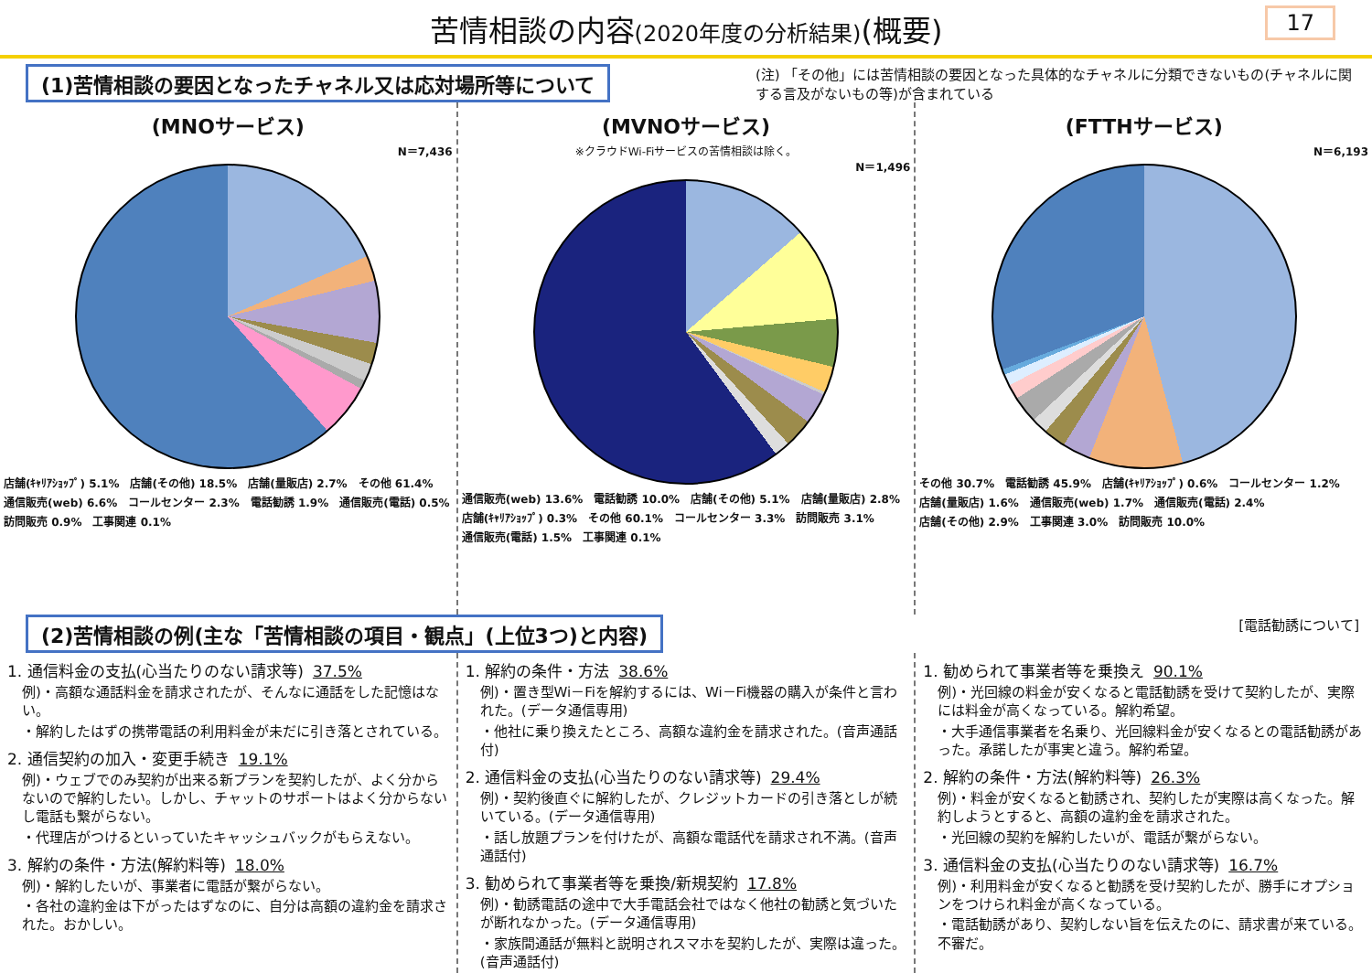苦情相談の内容(2020年度の分析結果)(概要) 17
(1)苦情相談の要因となったチャネル又は応対場所等について
(注) 「その他」には苦情相談の要因となった具体的なチャネルに分類できないもの(チャネルに関する言及がないもの等)が含まれている
(MNOサービス)
N＝7,436
店舗(ｷｬﾘｱｼｮｯﾌﾟ) 5.1% 店舗(その他) 18.5% 店舗(量販店) 2.7% その他 61.4% 通信販売(web) 6.6% コールセンター 2.3% 電話勧誘 1.9% 通信販売(電話) 0.5% 訪問販売 0.9% 工事関連 0.1%
(MVNOサービス)
※クラウドWi-Fiサービスの苦情相談は除く。
N＝1,496
通信販売(web) 13.6% 電話勧誘 10.0% 店舗(その他) 5.1% 店舗(量販店) 2.8% 店舗(ｷｬﾘｱｼｮｯﾌﾟ) 0.3% その他 60.1% コールセンター 3.3% 訪問販売 3.1% 通信販売(電話) 1.5% 工事関連 0.1%
(FTTHサービス)
N＝6,193
その他 30.7% 電話勧誘 45.9% 店舗(ｷｬﾘｱｼｮｯﾌﾟ) 0.6% コールセンター 1.2% 店舗(量販店) 1.6% 通信販売(web) 1.7% 通信販売(電話) 2.4% 店舗(その他) 2.9% 工事関連 3.0% 訪問販売 10.0%
(2)苦情相談の例(主な「苦情相談の項目・観点」(上位3つ)と内容)
[電話勧誘について]
1. 通信料金の支払(心当たりのない請求等) 37.5%
例)・高額な通話料金を請求されたが、そんなに通話をした記憶はない。
・解約したはずの携帯電話の利用料金が未だに引き落とされている。
2. 通信契約の加入・変更手続き 19.1%
例)・ウェブでのみ契約が出来る新プランを契約したが、よく分からないので解約したい。しかし、チャットのサポートはよく分からないし電話も繋がらない。
・代理店がつけるといっていたキャッシュバックがもらえない。
3. 解約の条件・方法(解約料等) 18.0%
例)・解約したいが、事業者に電話が繋がらない。
・各社の違約金は下がったはずなのに、自分は高額の違約金を請求された。おかしい。
1. 解約の条件・方法 38.6%
例)・置き型Wi－Fiを解約するには、Wi－Fi機器の購入が条件と言われた。(データ通信専用)
・他社に乗り換えたところ、高額な違約金を請求された。(音声通話付)
2. 通信料金の支払(心当たりのない請求等) 29.4%
例)・契約後直ぐに解約したが、クレジットカードの引き落としが続いている。(データ通信専用)
・話し放題プランを付けたが、高額な電話代を請求され不満。(音声通話付)
3. 勧められて事業者等を乗換/新規契約 17.8%
例)・勧誘電話の途中で大手電話会社ではなく他社の勧誘と気づいたが断れなかった。(データ通信専用)
・家族間通話が無料と説明されスマホを契約したが、実際は違った。(音声通話付)
1. 勧められて事業者等を乗換え 90.1%
例)・光回線の料金が安くなると電話勧誘を受けて契約したが、実際には料金が高くなっている。解約希望。
・大手通信事業者を名乗り、光回線料金が安くなるとの電話勧誘があった。承諾したが事実と違う。解約希望。
2. 解約の条件・方法(解約料等) 26.3%
例)・料金が安くなると勧誘され、契約したが実際は高くなった。解約しようとすると、高額の違約金を請求された。
・光回線の契約を解約したいが、電話が繋がらない。
3. 通信料金の支払(心当たりのない請求等) 16.7%
例)・利用料金が安くなると勧誘を受け契約したが、勝手にオプションをつけられ料金が高くなっている。
・電話勧誘があり、契約しない旨を伝えたのに、請求書が来ている。不審だ。